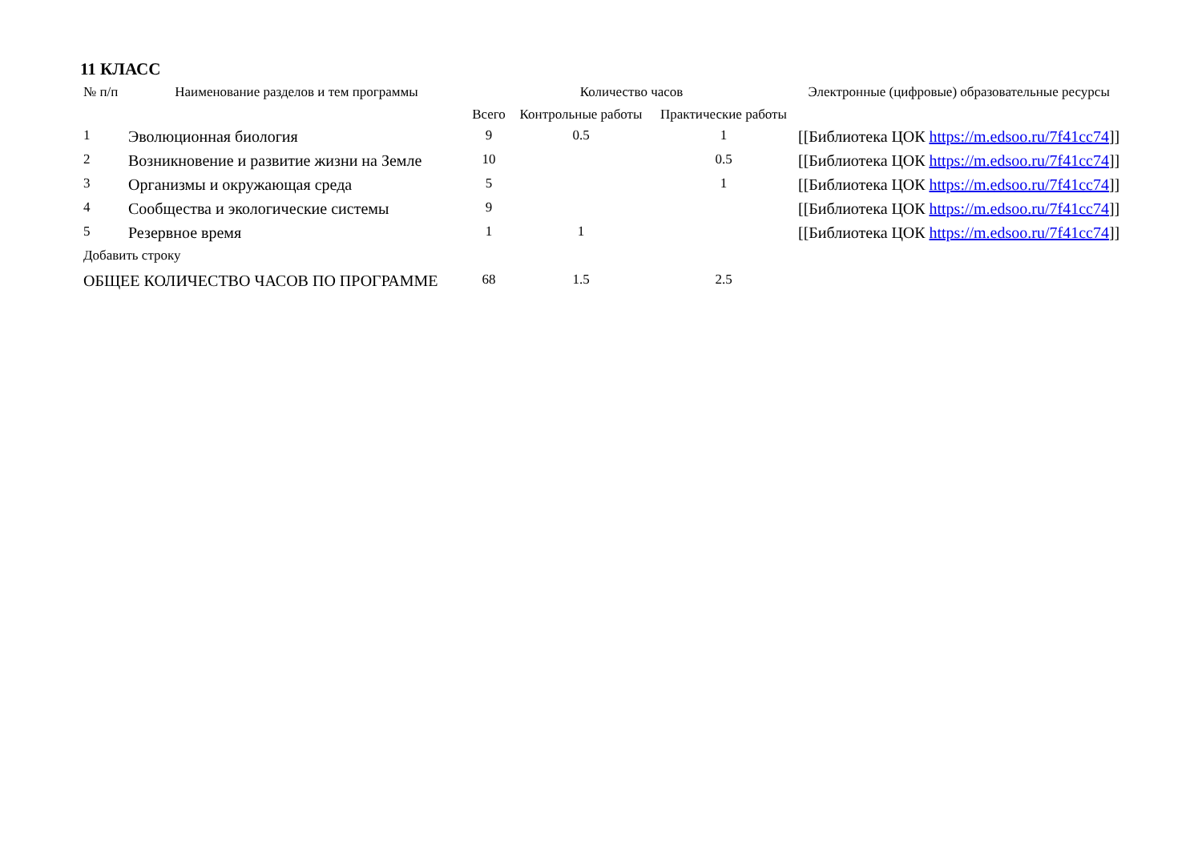11 КЛАСС
| № п/п | Наименование разделов и тем программы | Количество часов | | | Электронные (цифровые) образовательные ресурсы |
| --- | --- | --- | --- | --- | --- |
| | | Всего | Контрольные работы | Практические работы | |
| 1 | Эволюционная биология | 9 | 0.5 | 1 | [[Библиотека ЦОК https://m.edsoo.ru/7f41cc74 ]] |
| 2 | Возникновение и развитие жизни на Земле | 10 | | 0.5 | [[Библиотека ЦОК https://m.edsoo.ru/7f41cc74 ]] |
| 3 | Организмы и окружающая среда | 5 | | 1 | [[Библиотека ЦОК https://m.edsoo.ru/7f41cc74 ]] |
| 4 | Сообщества и экологические системы | 9 | | | [[Библиотека ЦОК https://m.edsoo.ru/7f41cc74 ]] |
| 5 | Резервное время | 1 | 1 | | [[Библиотека ЦОК https://m.edsoo.ru/7f41cc74 ]] |
| Добавить строку | | | | | |
| ОБЩЕЕ КОЛИЧЕСТВО ЧАСОВ ПО ПРОГРАММЕ | | 68 | 1.5 | 2.5 | |